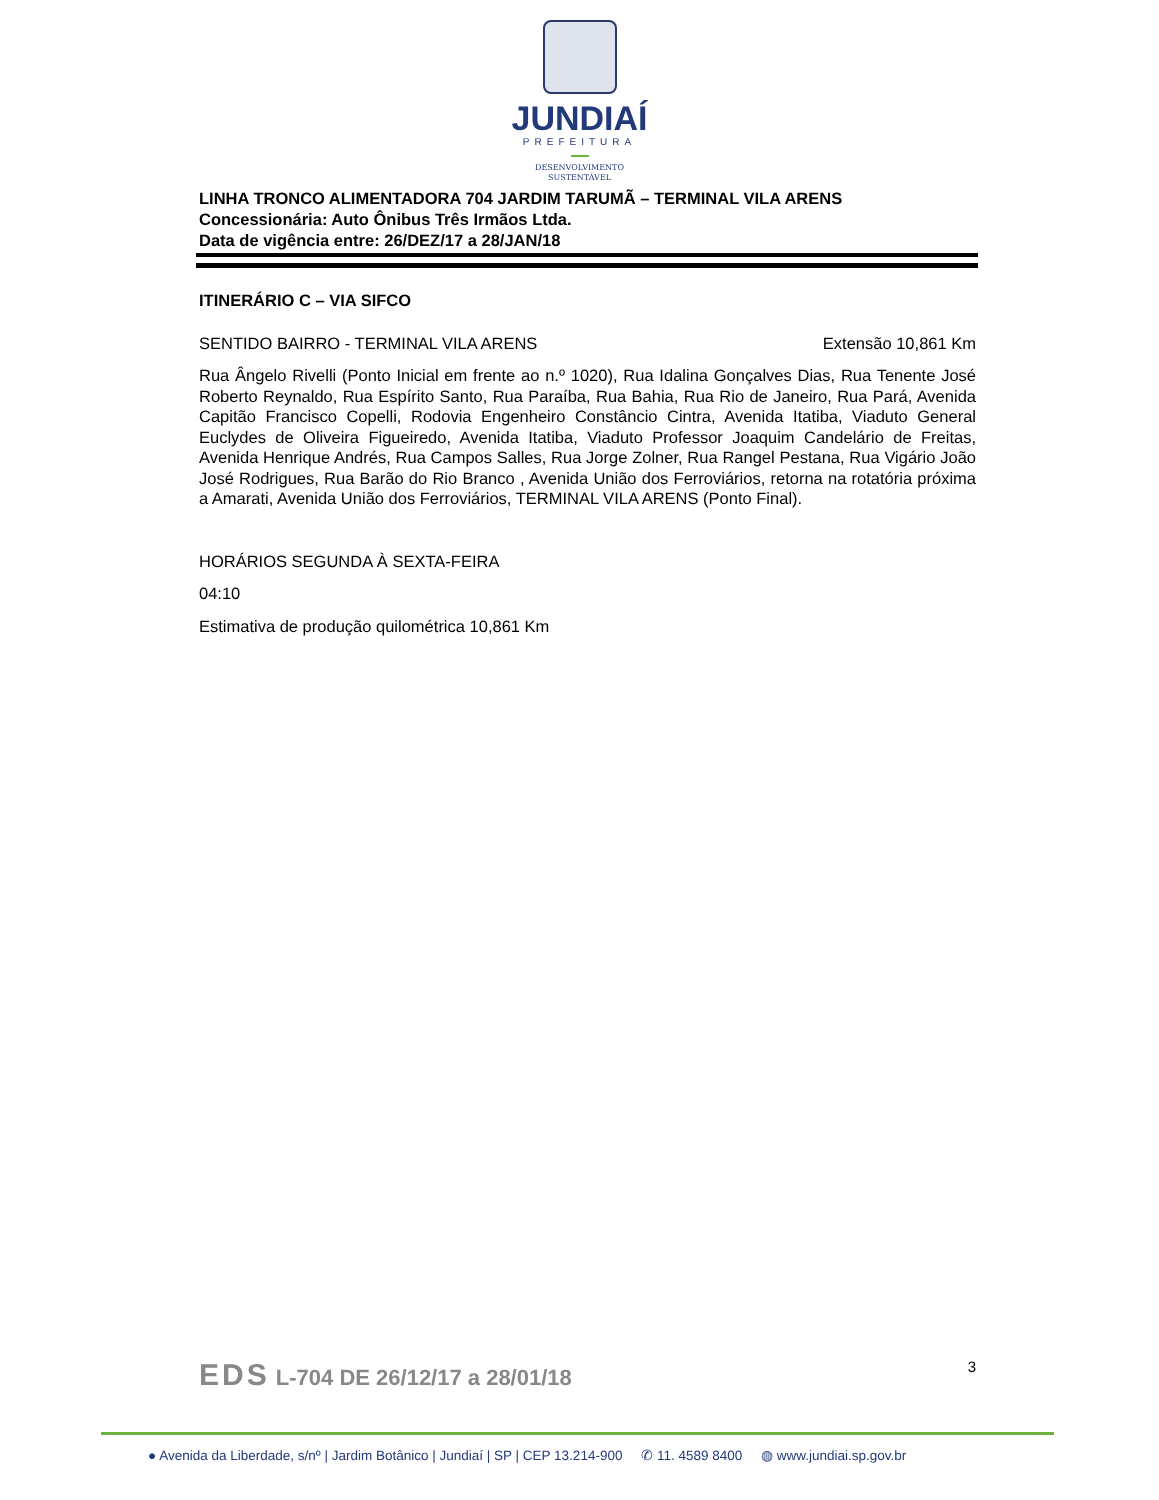JUNDIAÍ
PREFEITURA
DESENVOLVIMENTO
SUSTENTÁVEL
LINHA TRONCO ALIMENTADORA 704 JARDIM TARUMÃ – TERMINAL VILA ARENS
Concessionária: Auto Ônibus Três Irmãos Ltda.
Data de vigência entre: 26/DEZ/17 a 28/JAN/18
ITINERÁRIO C – VIA SIFCO
SENTIDO BAIRRO - TERMINAL VILA ARENS
Extensão 10,861 Km
Rua Ângelo Rivelli (Ponto Inicial em frente ao n.º 1020), Rua Idalina Gonçalves Dias, Rua Tenente José Roberto Reynaldo, Rua Espírito Santo, Rua Paraíba, Rua Bahia, Rua Rio de Janeiro, Rua Pará, Avenida Capitão Francisco Copelli, Rodovia Engenheiro Constâncio Cintra, Avenida Itatiba, Viaduto General Euclydes de Oliveira Figueiredo, Avenida Itatiba, Viaduto Professor Joaquim Candelário de Freitas, Avenida Henrique Andrés, Rua Campos Salles, Rua Jorge Zolner, Rua Rangel Pestana, Rua Vigário João José Rodrigues, Rua Barão do Rio Branco , Avenida União dos Ferroviários, retorna na rotatória próxima a Amarati, Avenida União dos Ferroviários, TERMINAL VILA ARENS (Ponto Final).
HORÁRIOS SEGUNDA À SEXTA-FEIRA
04:10
Estimativa de produção quilométrica 10,861 Km
EDS L-704 DE 26/12/17 a 28/01/18
3
● Avenida da Liberdade, s/nº | Jardim Botânico | Jundiaí | SP | CEP 13.214-900 ✆ 11. 4589 8400 ◍ www.jundiai.sp.gov.br